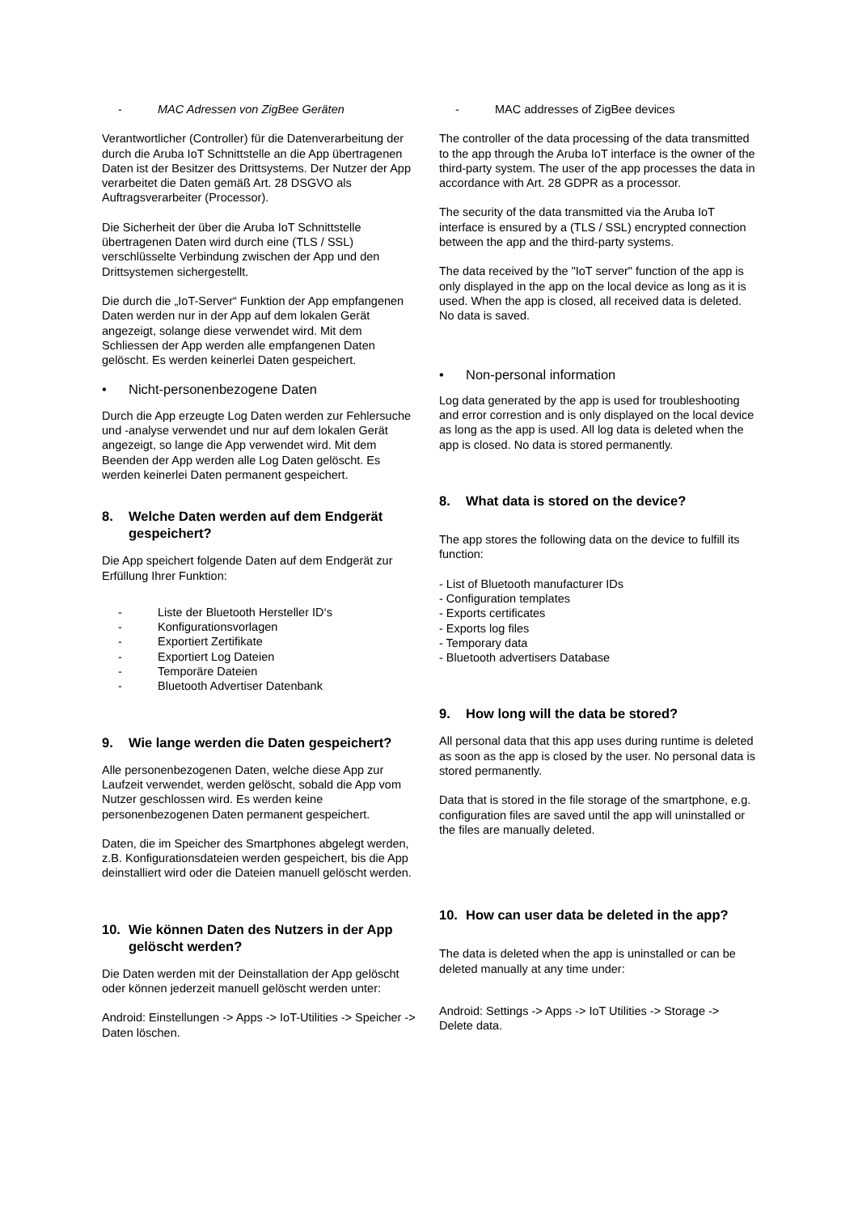- MAC Adressen von ZigBee Geräten
Verantwortlicher (Controller) für die Datenverarbeitung der durch die Aruba IoT Schnittstelle an die App übertragenen Daten ist der Besitzer des Drittsystems. Der Nutzer der App verarbeitet die Daten gemäß Art. 28 DSGVO als Auftragsverarbeiter (Processor).
Die Sicherheit der über die Aruba IoT Schnittstelle übertragenen Daten wird durch eine (TLS / SSL) verschlüsselte Verbindung zwischen der App und den Drittsystemen sichergestellt.
Die durch die „IoT-Server“ Funktion der App empfangenen Daten werden nur in der App auf dem lokalen Gerät angezeigt, solange diese verwendet wird. Mit dem Schliessen der App werden alle empfangenen Daten gelöscht. Es werden keinerlei Daten gespeichert.
• Nicht-personenbezogene Daten
Durch die App erzeugte Log Daten werden zur Fehlersuche und -analyse verwendet und nur auf dem lokalen Gerät angezeigt, so lange die App verwendet wird. Mit dem Beenden der App werden alle Log Daten gelöscht. Es werden keinerlei Daten permanent gespeichert.
8. Welche Daten werden auf dem Endgerät gespeichert?
Die App speichert folgende Daten auf dem Endgerät zur Erfüllung Ihrer Funktion:
- Liste der Bluetooth Hersteller ID‘s
- Konfigurationsvorlagen
- Exportiert Zertifikate
- Exportiert Log Dateien
- Temporäre Dateien
- Bluetooth Advertiser Datenbank
9. Wie lange werden die Daten gespeichert?
Alle personenbezogenen Daten, welche diese App zur Laufzeit verwendet, werden gelöscht, sobald die App vom Nutzer geschlossen wird. Es werden keine personenbezogenen Daten permanent gespeichert.
Daten, die im Speicher des Smartphones abgelegt werden, z.B. Konfigurationsdateien werden gespeichert, bis die App deinstalliert wird oder die Dateien manuell gelöscht werden.
10. Wie können Daten des Nutzers in der App gelöscht werden?
Die Daten werden mit der Deinstallation der App gelöscht oder können jederzeit manuell gelöscht werden unter:
Android: Einstellungen -> Apps -> IoT-Utilities -> Speicher -> Daten löschen.
- MAC addresses of ZigBee devices
The controller of the data processing of the data transmitted to the app through the Aruba IoT interface is the owner of the third-party system. The user of the app processes the data in accordance with Art. 28 GDPR as a processor.
The security of the data transmitted via the Aruba IoT interface is ensured by a (TLS / SSL) encrypted connection between the app and the third-party systems.
The data received by the "IoT server" function of the app is only displayed in the app on the local device as long as it is used. When the app is closed, all received data is deleted. No data is saved.
• Non-personal information
Log data generated by the app is used for troubleshooting and error correstion and is only displayed on the local device as long as the app is used. All log data is deleted when the app is closed. No data is stored permanently.
8. What data is stored on the device?
The app stores the following data on the device to fulfill its function:
- List of Bluetooth manufacturer IDs
- Configuration templates
- Exports certificates
- Exports log files
- Temporary data
- Bluetooth advertisers Database
9. How long will the data be stored?
All personal data that this app uses during runtime is deleted as soon as the app is closed by the user. No personal data is stored permanently.
Data that is stored in the file storage of the smartphone, e.g. configuration files are saved until the app will uninstalled or the files are manually deleted.
10. How can user data be deleted in the app?
The data is deleted when the app is uninstalled or can be deleted manually at any time under:
Android: Settings -> Apps -> IoT Utilities -> Storage -> Delete data.